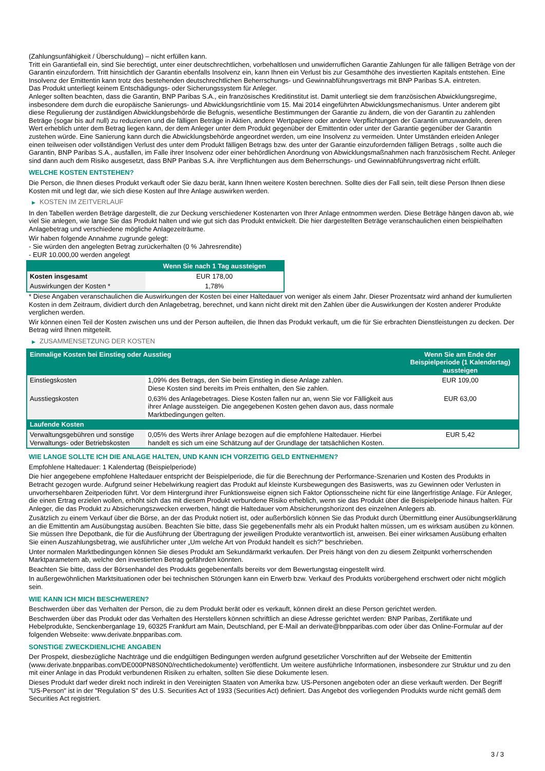(Zahlungsunfähigkeit / Überschuldung) – nicht erfüllen kann.
Tritt ein Garantiefall ein, sind Sie berechtigt, unter einer deutschrechtlichen, vorbehaltlosen und unwiderruflichen Garantie Zahlungen für alle fälligen Beträge von der Garantin einzufordern. Tritt hinsichtlich der Garantin ebenfalls Insolvenz ein, kann Ihnen ein Verlust bis zur Gesamthöhe des investierten Kapitals entstehen. Eine Insolvenz der Emittentin kann trotz des bestehenden deutschrechtlichen Beherrschungs- und Gewinnabführungsvertrags mit BNP Paribas S.A. eintreten.
Das Produkt unterliegt keinem Entschädigungs- oder Sicherungssystem für Anleger.
Anleger sollten beachten, dass die Garantin, BNP Paribas S.A., ein französisches Kreditinstitut ist. Damit unterliegt sie dem französischen Abwicklungsregime, insbesondere dem durch die europäische Sanierungs- und Abwicklungsrichtlinie vom 15. Mai 2014 eingeführten Abwicklungsmechanismus. Unter anderem gibt diese Regulierung der zuständigen Abwicklungsbehörde die Befugnis, wesentliche Bestimmungen der Garantie zu ändern, die von der Garantin zu zahlenden Beträge (sogar bis auf null) zu reduzieren und die fälligen Beträge in Aktien, andere Wertpapiere oder andere Verpflichtungen der Garantin umzuwandeln, deren Wert erheblich unter dem Betrag liegen kann, der dem Anleger unter dem Produkt gegenüber der Emittentin oder unter der Garantie gegenüber der Garantin zustehen würde. Eine Sanierung kann durch die Abwicklungsbehörde angeordnet werden, um eine Insolvenz zu vermeiden. Unter Umständen erleiden Anleger einen teilweisen oder vollständigen Verlust des unter dem Produkt fälligen Betrags bzw. des unter der Garantie einzufordernden fälligen Betrags , sollte auch die Garantin, BNP Paribas S.A., ausfallen, im Falle ihrer Insolvenz oder einer behördlichen Anordnung von Abwicklungsmaßnahmen nach französischem Recht. Anleger sind dann auch dem Risiko ausgesetzt, dass BNP Paribas S.A. ihre Verpflichtungen aus dem Beherrschungs- und Gewinnabführungsvertrag nicht erfüllt.
WELCHE KOSTEN ENTSTEHEN?
Die Person, die Ihnen dieses Produkt verkauft oder Sie dazu berät, kann Ihnen weitere Kosten berechnen. Sollte dies der Fall sein, teilt diese Person Ihnen diese Kosten mit und legt dar, wie sich diese Kosten auf Ihre Anlage auswirken werden.
▶ KOSTEN IM ZEITVERLAUF
In den Tabellen werden Beträge dargestellt, die zur Deckung verschiedener Kostenarten von Ihrer Anlage entnommen werden. Diese Beträge hängen davon ab, wie viel Sie anlegen, wie lange Sie das Produkt halten und wie gut sich das Produkt entwickelt. Die hier dargestellten Beträge veranschaulichen einen beispielhaften Anlagebetrag und verschiedene mögliche Anlagezeiträume.
Wir haben folgende Annahme zugrunde gelegt:
- Sie würden den angelegten Betrag zurückerhalten (0 % Jahresrendite)
- EUR 10.000,00 werden angelegt
| | Wenn Sie nach 1 Tag aussteigen |
| --- | --- |
| Kosten insgesamt | EUR 178,00 |
| Auswirkungen der Kosten * | 1,78% |
* Diese Angaben veranschaulichen die Auswirkungen der Kosten bei einer Haltedauer von weniger als einem Jahr. Dieser Prozentsatz wird anhand der kumulierten Kosten in dem Zeitraum, dividiert durch den Anlagebetrag, berechnet, und kann nicht direkt mit den Zahlen über die Auswirkungen der Kosten anderer Produkte verglichen werden.
Wir können einen Teil der Kosten zwischen uns und der Person aufteilen, die Ihnen das Produkt verkauft, um die für Sie erbrachten Dienstleistungen zu decken. Der Betrag wird Ihnen mitgeteilt.
▶ ZUSAMMENSETZUNG DER KOSTEN
| Einmalige Kosten bei Einstieg oder Ausstieg | | Wenn Sie am Ende der Beispielperiode (1 Kalendertag) aussteigen |
| --- | --- | --- |
| Einstiegskosten | 1,09% des Betrags, den Sie beim Einstieg in diese Anlage zahlen. Diese Kosten sind bereits im Preis enthalten, den Sie zahlen. | EUR 109,00 |
| Ausstiegskosten | 0,63% des Anlagebetrages. Diese Kosten fallen nur an, wenn Sie vor Fälligkeit aus ihrer Anlage aussteigen. Die angegebenen Kosten gehen davon aus, dass normale Marktbedingungen gelten. | EUR 63,00 |
| Laufende Kosten | | |
| Verwaltungsgebühren und sonstige Verwaltungs- oder Betriebskosten | 0,05% des Werts ihrer Anlage bezogen auf die empfohlene Haltedauer. Hierbei handelt es sich um eine Schätzung auf der Grundlage der tatsächlichen Kosten. | EUR 5,42 |
WIE LANGE SOLLTE ICH DIE ANLAGE HALTEN, UND KANN ICH VORZEITIG GELD ENTNEHMEN?
Empfohlene Haltedauer: 1 Kalendertag (Beispielperiode)
Die hier angegebene empfohlene Haltedauer entspricht der Beispielperiode, die für die Berechnung der Performance-Szenarien und Kosten des Produkts in Betracht gezogen wurde. Aufgrund seiner Hebelwirkung reagiert das Produkt auf kleinste Kursbewegungen des Basiswerts, was zu Gewinnen oder Verlusten in unvorhersehbaren Zeitperioden führt. Vor dem Hintergrund ihrer Funktionsweise eignen sich Faktor Optionsscheine nicht für eine längerfristige Anlage. Für Anleger, die einen Ertrag erzielen wollen, erhöht sich das mit diesem Produkt verbundene Risiko erheblich, wenn sie das Produkt über die Beispielperiode hinaus halten. Für Anleger, die das Produkt zu Absicherungszwecken erwerben, hängt die Haltedauer vom Absicherungshorizont des einzelnen Anlegers ab.
Zusätzlich zu einem Verkauf über die Börse, an der das Produkt notiert ist, oder außerbörslich können Sie das Produkt durch Übermittlung einer Ausübungserklärung an die Emittentin am Ausübungstag ausüben. Beachten Sie bitte, dass Sie gegebenenfalls mehr als ein Produkt halten müssen, um es wirksam ausüben zu können. Sie müssen Ihre Depotbank, die für die Ausführung der Übertragung der jeweiligen Produkte verantwortlich ist, anweisen. Bei einer wirksamen Ausübung erhalten Sie einen Auszahlungsbetrag, wie ausführlicher unter „Um welche Art von Produkt handelt es sich?“ beschrieben.
Unter normalen Marktbedingungen können Sie dieses Produkt am Sekundärmarkt verkaufen. Der Preis hängt von den zu diesem Zeitpunkt vorherrschenden Marktparametern ab, welche den investierten Betrag gefährden könnten.
Beachten Sie bitte, dass der Börsenhandel des Produkts gegebenenfalls bereits vor dem Bewertungstag eingestellt wird.
In außergewöhnlichen Marktsituationen oder bei technischen Störungen kann ein Erwerb bzw. Verkauf des Produkts vorübergehend erschwert oder nicht möglich sein.
WIE KANN ICH MICH BESCHWEREN?
Beschwerden über das Verhalten der Person, die zu dem Produkt berät oder es verkauft, können direkt an diese Person gerichtet werden.
Beschwerden über das Produkt oder das Verhalten des Herstellers können schriftlich an diese Adresse gerichtet werden: BNP Paribas, Zertifikate und Hebelprodukte, Senckenberganlage 19, 60325 Frankfurt am Main, Deutschland, per E-Mail an derivate@bnpparibas.com oder über das Online-Formular auf der folgenden Webseite: www.derivate.bnpparibas.com.
SONSTIGE ZWECKDIENLICHE ANGABEN
Der Prospekt, diesbezügliche Nachträge und die endgültigen Bedingungen werden aufgrund gesetzlicher Vorschriften auf der Webseite der Emittentin (www.derivate.bnpparibas.com/DE000PN8S0N0/rechtlichedokumente) veröffentlicht. Um weitere ausführliche Informationen, insbesondere zur Struktur und zu den mit einer Anlage in das Produkt verbundenen Risiken zu erhalten, sollten Sie diese Dokumente lesen.
Dieses Produkt darf weder direkt noch indirekt in den Vereinigten Staaten von Amerika bzw. US-Personen angeboten oder an diese verkauft werden. Der Begriff "US-Person" ist in der "Regulation S" des U.S. Securities Act of 1933 (Securities Act) definiert. Das Angebot des vorliegenden Produkts wurde nicht gemäß dem Securities Act registriert.
3 / 3